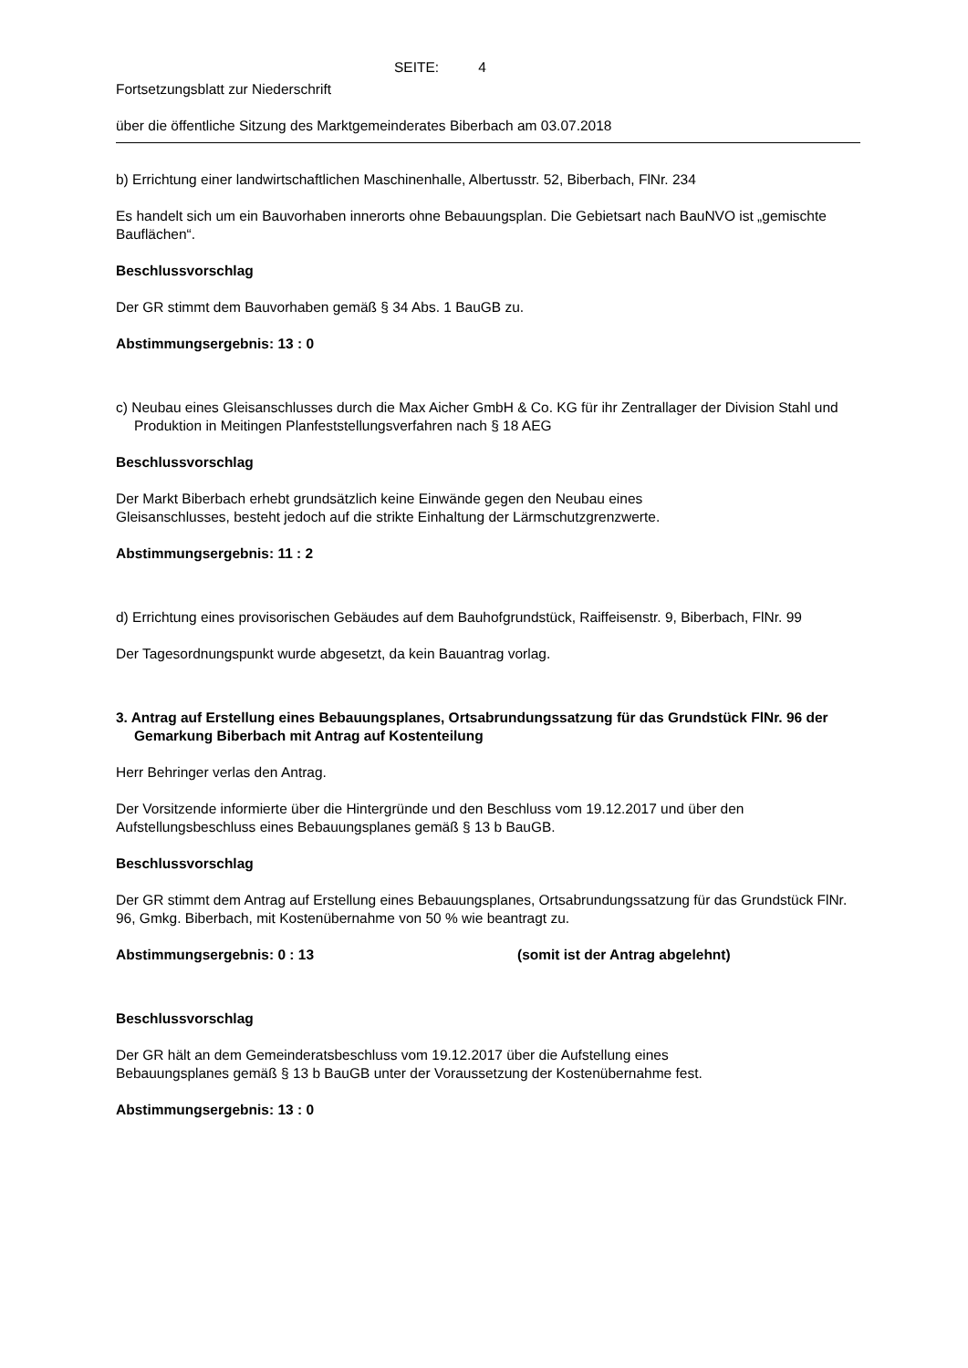SEITE: 4
Fortsetzungsblatt zur Niederschrift
über die öffentliche Sitzung des Marktgemeinderates Biberbach am 03.07.2018
b) Errichtung einer landwirtschaftlichen Maschinenhalle, Albertusstr. 52, Biberbach, FlNr. 234
Es handelt sich um ein Bauvorhaben innerorts ohne Bebauungsplan. Die Gebietsart nach BauNVO ist „gemischte Bauflächen“.
Beschlussvorschlag
Der GR stimmt dem Bauvorhaben gemäß § 34 Abs. 1 BauGB zu.
Abstimmungsergebnis: 13 : 0
c) Neubau eines Gleisanschlusses durch die Max Aicher GmbH & Co. KG für ihr Zentrallager der Division Stahl und Produktion in Meitingen Planfeststellungsverfahren nach § 18 AEG
Beschlussvorschlag
Der Markt Biberbach erhebt grundsätzlich keine Einwände gegen den Neubau eines
Gleisanschlusses, besteht jedoch auf die strikte Einhaltung der Lärmschutzgrenzwerte.
Abstimmungsergebnis: 11 : 2
d) Errichtung eines provisorischen Gebäudes auf dem Bauhofgrundstück, Raiffeisenstr. 9, Biberbach, FlNr. 99
Der Tagesordnungspunkt wurde abgesetzt, da kein Bauantrag vorlag.
3. Antrag auf Erstellung eines Bebauungsplanes, Ortsabrundungssatzung für das Grundstück FlNr. 96 der Gemarkung Biberbach mit Antrag auf Kostenteilung
Herr Behringer verlas den Antrag.
Der Vorsitzende informierte über die Hintergründe und den Beschluss vom 19.12.2017 und über den Aufstellungsbeschluss eines Bebauungsplanes gemäß § 13 b BauGB.
Beschlussvorschlag
Der GR stimmt dem Antrag auf Erstellung eines Bebauungsplanes, Ortsabrundungssatzung für das Grundstück FlNr. 96, Gmkg. Biberbach, mit Kostenübernahme von 50 % wie beantragt zu.
Abstimmungsergebnis: 0 : 13 (somit ist der Antrag abgelehnt)
Beschlussvorschlag
Der GR hält an dem Gemeinderatsbeschluss vom 19.12.2017 über die Aufstellung eines
Bebauungsplanes gemäß § 13 b BauGB unter der Voraussetzung der Kostenübernahme fest.
Abstimmungsergebnis: 13 : 0